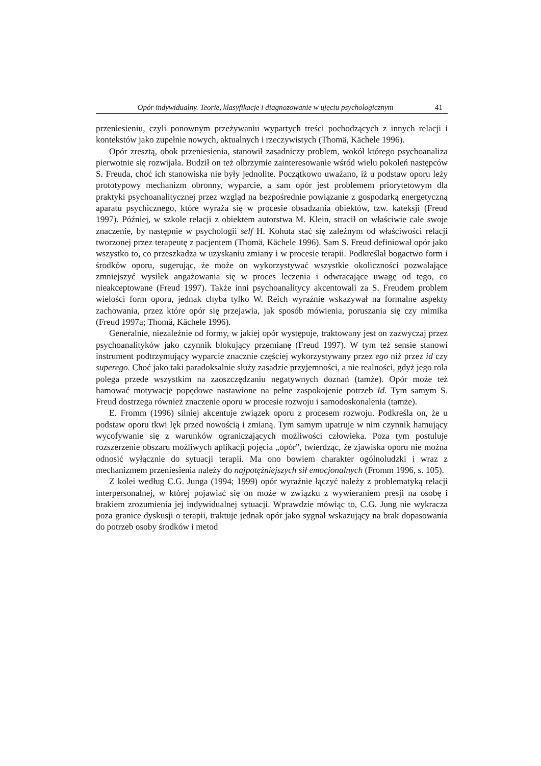Opór indywidualny. Teorie, klasyfikacje i diagnozowanie w ujęciu psychologicznym 41
przeniesieniu, czyli ponownym przeżywaniu wypartych treści pochodzących z innych relacji i kontekstów jako zupełnie nowych, aktualnych i rzeczywistych (Thomä, Kächele 1996).
Opór zresztą, obok przeniesienia, stanowił zasadniczy problem, wokół którego psychoanaliza pierwotnie się rozwijała. Budził on też olbrzymie zainteresowanie wśród wielu pokoleń następców S. Freuda, choć ich stanowiska nie były jednolite. Początkowo uważano, iż u podstaw oporu leży prototypowy mechanizm obronny, wyparcie, a sam opór jest problemem priorytetowym dla praktyki psychoanalitycznej przez wzgląd na bezpośrednie powiązanie z gospodarką energetyczną aparatu psychicznego, które wyraża się w procesie obsadzania obiektów, tzw. kateksji (Freud 1997). Później, w szkole relacji z obiektem autorstwa M. Klein, stracił on właściwie całe swoje znaczenie, by następnie w psychologii self H. Kohuta stać się zależnym od właściwości relacji tworzonej przez terapeutę z pacjentem (Thomä, Kächele 1996). Sam S. Freud definiował opór jako wszystko to, co przeszkadza w uzyskaniu zmiany i w procesie terapii. Podkreślał bogactwo form i środków oporu, sugerując, że może on wykorzystywać wszystkie okoliczności pozwalające zmniejszyć wysiłek angażowania się w proces leczenia i odwracające uwagę od tego, co nieakceptowane (Freud 1997). Także inni psychoanalitycy akcentowali za S. Freudem problem wielości form oporu, jednak chyba tylko W. Reich wyraźnie wskazywał na formalne aspekty zachowania, przez które opór się przejawia, jak sposób mówienia, poruszania się czy mimika (Freud 1997a; Thomä, Kächele 1996).
Generalnie, niezależnie od formy, w jakiej opór występuje, traktowany jest on zazwyczaj przez psychoanalityków jako czynnik blokujący przemianę (Freud 1997). W tym też sensie stanowi instrument podtrzymujący wyparcie znacznie częściej wykorzystywany przez ego niż przez id czy superego. Choć jako taki paradoksalnie służy zasadzie przyjemności, a nie realności, gdyż jego rola polega przede wszystkim na zaoszczędzaniu negatywnych doznań (tamże). Opór może też hamować motywacje popędowe nastawione na pełne zaspokojenie potrzeb Id. Tym samym S. Freud dostrzega również znaczenie oporu w procesie rozwoju i samodoskonalenia (tamże).
E. Fromm (1996) silniej akcentuje związek oporu z procesem rozwoju. Podkreśla on, że u podstaw oporu tkwi lęk przed nowością i zmianą. Tym samym upatruje w nim czynnik hamujący wycofywanie się z warunków ograniczających możliwości człowieka. Poza tym postuluje rozszerzenie obszaru możliwych aplikacji pojęcia „opór”, twierdząc, że zjawiska oporu nie można odnosić wyłącznie do sytuacji terapii. Ma ono bowiem charakter ogólnoludzki i wraz z mechanizmem przeniesienia należy do najpotężniejszych sił emocjonalnych (Fromm 1996, s. 105).
Z kolei według C.G. Junga (1994; 1999) opór wyraźnie łączyć należy z problematyką relacji interpersonalnej, w której pojawiać się on może w związku z wywieraniem presji na osobę i brakiem zrozumienia jej indywidualnej sytuacji. Wprawdzie mówiąc to, C.G. Jung nie wykracza poza granice dyskusji o terapii, traktuje jednak opór jako sygnał wskazujący na brak dopasowania do potrzeb osoby środków i metod